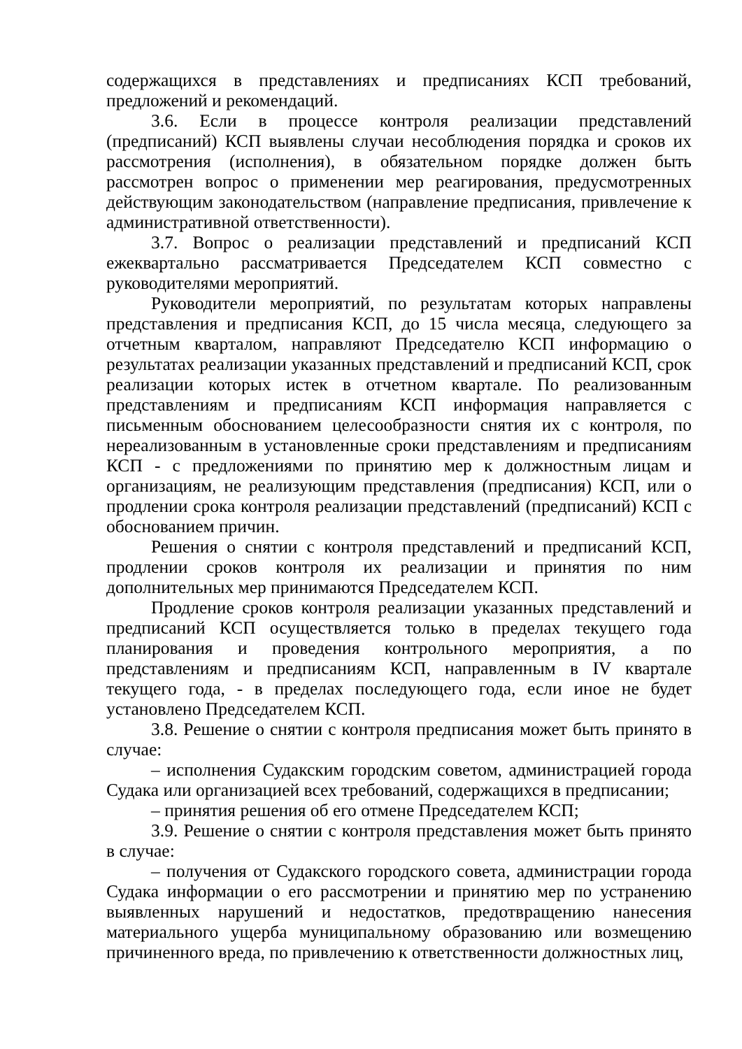содержащихся в представлениях и предписаниях КСП требований, предложений и рекомендаций.
3.6. Если в процессе контроля реализации представлений (предписаний) КСП выявлены случаи несоблюдения порядка и сроков их рассмотрения (исполнения), в обязательном порядке должен быть рассмотрен вопрос о применении мер реагирования, предусмотренных действующим законодательством (направление предписания, привлечение к административной ответственности).
3.7. Вопрос о реализации представлений и предписаний КСП ежеквартально рассматривается Председателем КСП совместно с руководителями мероприятий.
Руководители мероприятий, по результатам которых направлены представления и предписания КСП, до 15 числа месяца, следующего за отчетным кварталом, направляют Председателю КСП информацию о результатах реализации указанных представлений и предписаний КСП, срок реализации которых истек в отчетном квартале. По реализованным представлениям и предписаниям КСП информация направляется с письменным обоснованием целесообразности снятия их с контроля, по нереализованным в установленные сроки представлениям и предписаниям КСП - с предложениями по принятию мер к должностным лицам и организациям, не реализующим представления (предписания) КСП, или о продлении срока контроля реализации представлений (предписаний) КСП с обоснованием причин.
Решения о снятии с контроля представлений и предписаний КСП, продлении сроков контроля их реализации и принятия по ним дополнительных мер принимаются Председателем КСП.
Продление сроков контроля реализации указанных представлений и предписаний КСП осуществляется только в пределах текущего года планирования и проведения контрольного мероприятия, а по представлениям и предписаниям КСП, направленным в IV квартале текущего года, - в пределах последующего года, если иное не будет установлено Председателем КСП.
3.8. Решение о снятии с контроля предписания может быть принято в случае:
– исполнения Судакским городским советом, администрацией города Судака или организацией всех требований, содержащихся в предписании;
– принятия решения об его отмене Председателем КСП;
3.9. Решение о снятии с контроля представления может быть принято в случае:
– получения от Судакского городского совета, администрации города Судака информации о его рассмотрении и принятию мер по устранению выявленных нарушений и недостатков, предотвращению нанесения материального ущерба муниципальному образованию или возмещению причиненного вреда, по привлечению к ответственности должностных лиц,